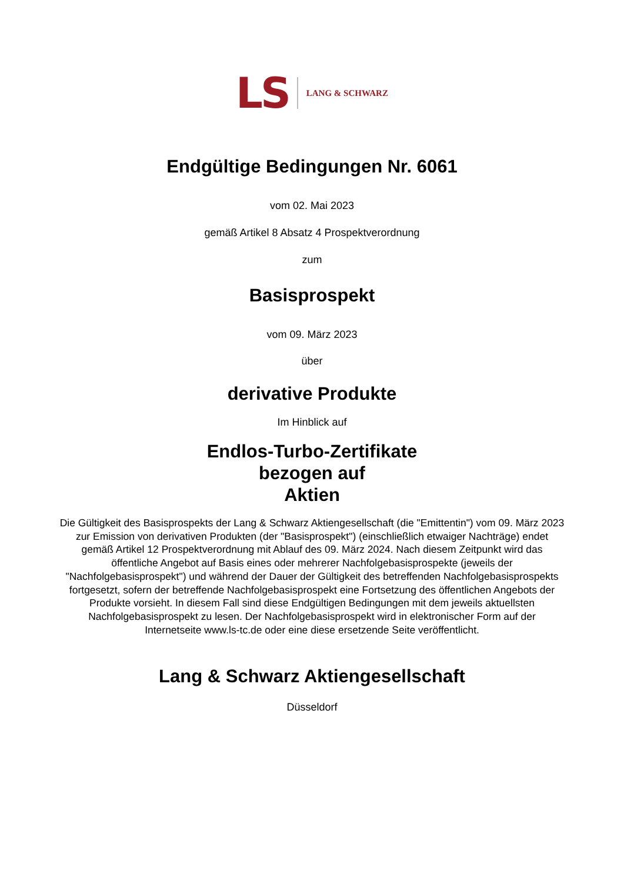LS LANG & SCHWARZ
Endgültige Bedingungen Nr. 6061
vom 02. Mai 2023
gemäß Artikel 8 Absatz 4 Prospektverordnung
zum
Basisprospekt
vom 09. März 2023
über
derivative Produkte
Im Hinblick auf
Endlos-Turbo-Zertifikate
bezogen auf
Aktien
Die Gültigkeit des Basisprospekts der Lang & Schwarz Aktiengesellschaft (die "Emittentin") vom 09. März 2023 zur Emission von derivativen Produkten (der "Basisprospekt") (einschließlich etwaiger Nachträge) endet gemäß Artikel 12 Prospektverordnung mit Ablauf des 09. März 2024. Nach diesem Zeitpunkt wird das öffentliche Angebot auf Basis eines oder mehrerer Nachfolgebasisprospekte (jeweils der "Nachfolgebasisprospekt") und während der Dauer der Gültigkeit des betreffenden Nachfolgebasisprospekts fortgesetzt, sofern der betreffende Nachfolgebasisprospekt eine Fortsetzung des öffentlichen Angebots der Produkte vorsieht. In diesem Fall sind diese Endgültigen Bedingungen mit dem jeweils aktuellsten Nachfolgebasisprospekt zu lesen. Der Nachfolgebasisprospekt wird in elektronischer Form auf der Internetseite www.ls-tc.de oder eine diese ersetzende Seite veröffentlicht.
Lang & Schwarz Aktiengesellschaft
Düsseldorf